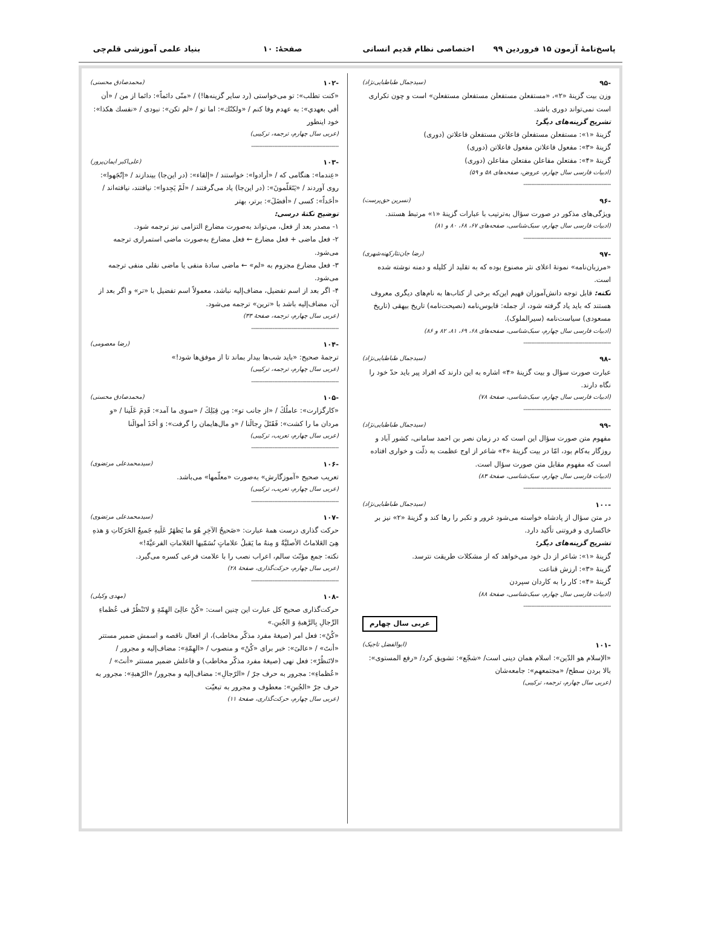پاسخ‌نامهٔ آزمون ۱۵ فروردین ۹۹ اختصاصی نظام قدیم انسانی صفحهٔ: ۱۰ بنیاد علمی آموزشی قلم‌چی
-۹۵ (سیدجمال طباطبایی‌نژاد)
وزن بیت گزینهٔ «۲»، «مستفعلن مستفعلن مستفعلن مستفعلن» است و چون تکراری است نمی‌تواند دوری باشد.
تشریح گزینه‌های دیگر:
گزینهٔ «۱»: مستفعلن مستفعلن فاعلاتن مستفعلن فاعلاتن (دوری)
گزینهٔ «۳»: مفعول فاعلاتن مفعول فاعلاتن (دوری)
گزینهٔ «۴»: مفتعلن مفاعلن مفتعلن مفاعلن (دوری)
(ادبیات فارسی سال چهارم، عروض، صفحه‌های ۵۸ و ۵۹)
----------------------------------------------
-۹۶ (نسرین حق‌پرست)
ویژگی‌های مذکور در صورت سؤال به‌ترتیب با عبارات گزینهٔ «۱» مرتبط هستند.
(ادبیات فارسی سال چهارم، سبک‌شناسی، صفحه‌های ۶۷، ۶۸، ۸۰ و ۸۱)
----------------------------------------------
-۹۷ (رضا جان‌نثارکهنه‌شهری)
«مرزبان‌نامه» نمونهٔ اعلای نثر مصنوع بوده که به تقلید از کلیله و دمنه نوشته شده است.
نکته: قابل توجه دانش‌آموزان فهیم این‌که برخی از کتاب‌ها به نام‌های دیگری معروف هستند که باید یاد گرفته شود، از جمله: قابوس‌نامه (نصیحت‌نامه) تاریخ بیهقی (تاریخ مسعودی) سیاست‌نامه (سیرالملوک).
(ادبیات فارسی سال چهارم، سبک‌شناسی، صفحه‌های ۶۸، ۶۹، ۸۱، ۸۲ و ۸۶)
----------------------------------------------
-۹۸ (سیدجمال طباطبایی‌نژاد)
عبارت صورت سؤال و بیت گزینهٔ «۴» اشاره به این دارند که افراد پیر باید حدّ خود را نگاه دارند.
(ادبیات فارسی سال چهارم، سبک‌شناسی، صفحهٔ ۷۸)
----------------------------------------------
-۹۹ (سیدجمال طباطبایی‌نژاد)
مفهوم متن صورت سؤال این است که در زمان نصر بن احمد سامانی، کشور آباد و روزگار به‌کام بود، امّا در بیت گزینهٔ «۴» شاعر از اوج عظمت به ذلّت و خواری افتاده است که مفهوم مقابل متن صورت سؤال است.
(ادبیات فارسی سال چهارم، سبک‌شناسی، صفحهٔ ۸۳)
----------------------------------------------
-۱۰۰ (سیدجمال طباطبایی‌نژاد)
در متن سؤال از پادشاه خواسته می‌شود غرور و تکبر را رها کند و گزینهٔ «۲» نیز بر خاکساری و فروتنی تأکید دارد.
تشریح گزینه‌های دیگر:
گزینهٔ «۱»: شاعر از دل خود می‌خواهد که از مشکلات طریقت نترسد.
گزینهٔ «۳»: ارزش قناعت
گزینهٔ «۴»: کار را به کاردان سپردن
(ادبیات فارسی سال چهارم، سبک‌شناسی، صفحهٔ ۸۸)
----------------------------------------------
عربی سال چهارم
-۱۰۱ (ابوالفضل تاجیک)
«الإسلام هو الدّین»: اسلام همان دینی است/ «شجّع»: تشویق کرد/ «رفع المستوی»: بالا بردن سطح/ «مجتمعهم»: جامعه‌شان
(عربی سال چهارم، ترجمه، ترکیبی)
-۱۰۲ (محمدصادق محسنی)
«کنت تطلب»: تو می‌خواستی (رد سایر گزینه‌ها!) / «منّی دائماً»: دائما از من / «أن أفي بعهدي»: به عهدم وفا کنم / «ولکنّك»: اما تو / «لم تکن»: نبودی / «نفسك هکذا»: خود اینطور
(عربی سال چهارم، ترجمه، ترکیبی)
----------------------------------------------
-۱۰۳ (علی‌اکبر ایمان‌پرور)
«عِندما»: هنگامی که / «أرادوا»: خواستند / «إلقاء»: (در این‌جا) بیندازند / «إتّجَهوا»: روی آوردند / «یَتَعَلّمونَ»: (در این‌جا) یاد می‌گرفتند / «لَمْ یَجِدوا»: نیافتند، نیافته‌اند / «أحَداً»: کسی / «أفضَلَ»: برتر، بهتر
توضیح نکتهٔ درسی:
۱- مصدر بعد از فعل، می‌تواند به‌صورت مضارع التزامی نیز ترجمه شود.
۲- فعل ماضی + فعل مضارع ← فعل مضارع به‌صورت ماضی استمراری ترجمه می‌شود.
۳- فعل مضارع مجزوم به «لم» ← ماضی سادهٔ منفی یا ماضی نقلی منفی ترجمه می‌شود.
۴- اگر بعد از اسم تفضیل، مضاف‌إلیه نباشد، معمولاً اسم تفضیل با «تر» و اگر بعد از آن، مضاف‌إلیه باشد با «ترین» ترجمه می‌شود.
(عربی سال چهارم، ترجمه، صفحهٔ ۳۳)
----------------------------------------------
-۱۰۴ (رضا معصومی)
ترجمهٔ صحیح: «باید شب‌ها بیدار بماند تا از موفق‌ها شود!»
(عربی سال چهارم، ترجمه، ترکیبی)
----------------------------------------------
-۱۰۵ (محمدصادق محسنی)
«کارگزارت»: عاملُكَ / «از جانب تو»: مِن قِبَلِكَ / «سوی ما آمد»: قَدِمَ عَلَینا / «و مردان ما را کشت»: فَقَتَلَ رِجالَنا / «و مال‌هایمان را گرفت»: وَ أخَذَ أموالَنا
(عربی سال چهارم، تعریب، ترکیبی)
----------------------------------------------
-۱۰۶ (سیدمحمدعلی مرتضوی)
تعریب صحیح «آموزگارش» به‌صورت «معلّمها» می‌باشد.
(عربی سال چهارم، تعریب، ترکیبی)
----------------------------------------------
-۱۰۷ (سیدمحمدعلی مرتضوی)
حرکت گذاری درست همهٔ عبارت: «صَحیحُ الآخِرِ هُوَ ما یَظهَرُ عَلَیهِ جَمیعُ الحَرَکاتِ وَ هذهِ هِیَ العَلاماتُ الأصلیَّةُ وَ مِنهُ ما یَقبلُ علاماتٍ نُسَمّیها العَلاماتِ الفرعیَّةَ!»
نکته: جمع مؤنّث سالم، اعراب نصب را با علامت فرعی کسره می‌گیرد.
(عربی سال چهارم، حرکت‌گذاری، صفحهٔ ۲۸)
----------------------------------------------
-۱۰۸ (مهدی وکیلی)
حرکت‌گذاری صحیح کل عبارت این چنین است: «کُنْ عالِیَ الهِمّةِ وَ لاتَنْظُرْ فی عُظماءِ الرِّجالِ بِالرَّهبةِ وَ الجُبنِ.»
«کُنْ»: فعل امر (صیغهٔ مفرد مذکّر مخاطب)، از افعال ناقصه و اسمش ضمیر مستتر «أنتَ» / «عالیَ»: خبر برای «کُنْ» و منصوب / «الهِمّةِ»: مضاف‌إلیه و مجرور / «لاتَنظُرْ»: فعل نهی (صیغهٔ مفرد مذکّر مخاطب) و فاعلش ضمیر مستتر «أنتَ» / «عُظماءِ»: مجرور به حرف جرّ / «الرّجالِ»: مضاف‌إلیه و مجرور/ «الرّهبةِ»: مجرور به حرف جرّ «الجُبنِ»: معطوف و مجرور به تبعیّت
(عربی سال چهارم، حرکت‌گذاری، صفحهٔ ۱۱)